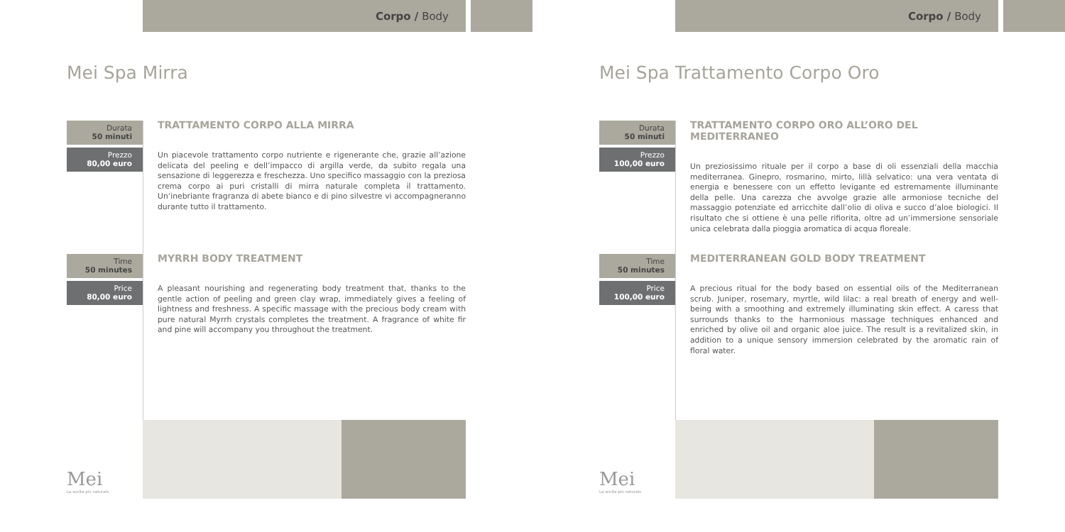Corpo / Body
Mei Spa Mirra
Durata
50 minuti
Prezzo
80,00 euro
TRATTAMENTO CORPO ALLA MIRRA
Un piacevole trattamento corpo nutriente e rigenerante che, grazie all’azione delicata del peeling e dell’impacco di argilla verde, da subito regala una sensazione di leggerezza e freschezza. Uno specifico massaggio con la preziosa crema corpo ai puri cristalli di mirra naturale completa il trattamento. Un’inebriante fragranza di abete bianco e di pino silvestre vi accompagneranno durante tutto il trattamento.
Time
50 minutes
Price
80,00 euro
MYRRH BODY TREATMENT
A pleasant nourishing and regenerating body treatment that, thanks to the gentle action of peeling and green clay wrap, immediately gives a feeling of lightness and freshness. A specific massage with the precious body cream with pure natural Myrrh crystals completes the treatment. A fragrance of white fir and pine will accompany you throughout the treatment.
Mei
La scelta più naturale
Corpo / Body
Mei Spa Trattamento Corpo Oro
Durata
50 minuti
Prezzo
100,00 euro
TRATTAMENTO CORPO ORO ALL’ORO DEL MEDITERRANEO
Un preziosissimo rituale per il corpo a base di oli essenziali della macchia mediterranea. Ginepro, rosmarino, mirto, lillà selvatico: una vera ventata di energia e benessere con un effetto levigante ed estremamente illuminante della pelle. Una carezza che avvolge grazie alle armoniose tecniche del massaggio potenziate ed arricchite dall’olio di oliva e succo d’aloe biologici. Il risultato che si ottiene è una pelle rifiorita, oltre ad un’immersione sensoriale unica celebrata dalla pioggia aromatica di acqua floreale.
Time
50 minutes
Price
100,00 euro
MEDITERRANEAN GOLD BODY TREATMENT
A precious ritual for the body based on essential oils of the Mediterranean scrub. Juniper, rosemary, myrtle, wild lilac: a real breath of energy and well-being with a smoothing and extremely illuminating skin effect. A caress that surrounds thanks to the harmonious massage techniques enhanced and enriched by olive oil and organic aloe juice. The result is a revitalized skin, in addition to a unique sensory immersion celebrated by the aromatic rain of floral water.
Mei
La scelta più naturale